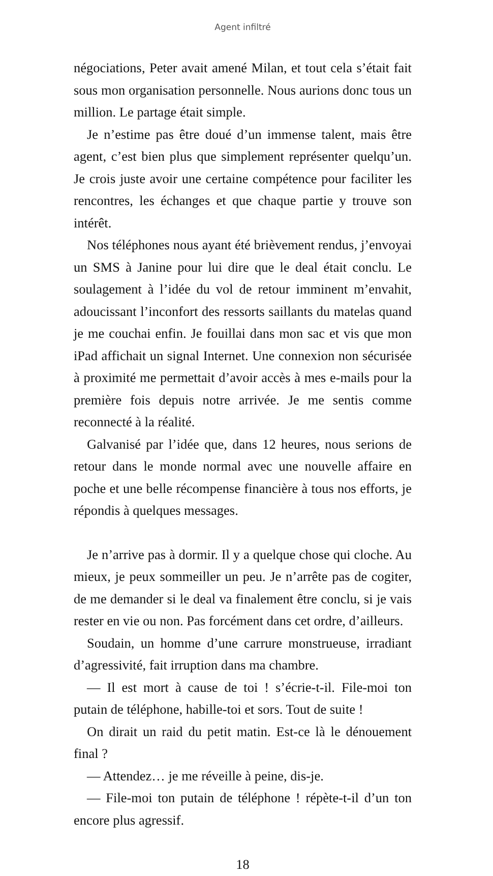Agent infiltré
négociations, Peter avait amené Milan, et tout cela s’était fait sous mon organisation personnelle. Nous aurions donc tous un million. Le partage était simple.
Je n’estime pas être doué d’un immense talent, mais être agent, c’est bien plus que simplement représenter quelqu’un. Je crois juste avoir une certaine compétence pour faciliter les rencontres, les échanges et que chaque partie y trouve son intérêt.
Nos téléphones nous ayant été brièvement rendus, j’envoyai un SMS à Janine pour lui dire que le deal était conclu. Le soulagement à l’idée du vol de retour imminent m’envahit, adoucissant l’inconfort des ressorts saillants du matelas quand je me couchai enfin. Je fouillai dans mon sac et vis que mon iPad affichait un signal Internet. Une connexion non sécurisée à proximité me permettait d’avoir accès à mes e-mails pour la première fois depuis notre arrivée. Je me sentis comme reconnecté à la réalité.
Galvanisé par l’idée que, dans 12 heures, nous serions de retour dans le monde normal avec une nouvelle affaire en poche et une belle récompense financière à tous nos efforts, je répondis à quelques messages.
Je n’arrive pas à dormir. Il y a quelque chose qui cloche. Au mieux, je peux sommeiller un peu. Je n’arrête pas de cogiter, de me demander si le deal va finalement être conclu, si je vais rester en vie ou non. Pas forcément dans cet ordre, d’ailleurs.
Soudain, un homme d’une carrure monstrueuse, irradiant d’agressivité, fait irruption dans ma chambre.
— Il est mort à cause de toi ! s’écrie-t-il. File-moi ton putain de téléphone, habille-toi et sors. Tout de suite !
On dirait un raid du petit matin. Est-ce là le dénouement final ?
— Attendez… je me réveille à peine, dis-je.
— File-moi ton putain de téléphone ! répète-t-il d’un ton encore plus agressif.
18